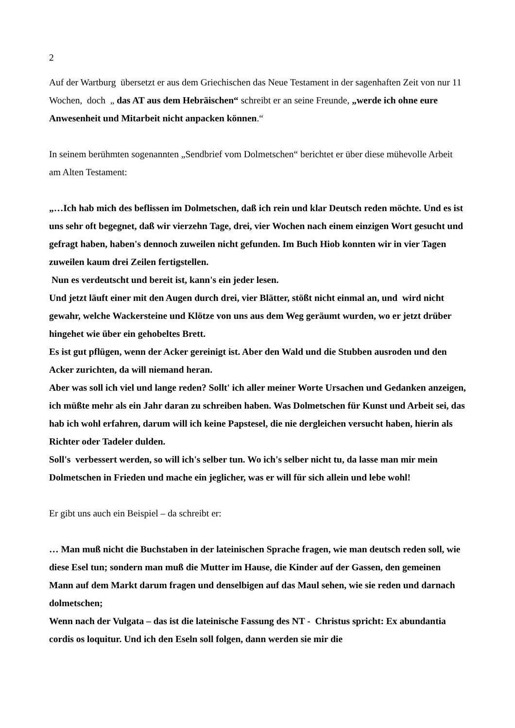2
Auf der Wartburg übersetzt er aus dem Griechischen das Neue Testament in der sagenhaften Zeit von nur 11 Wochen, doch „ das AT aus dem Hebräischen“ schreibt er an seine Freunde, „werde ich ohne eure Anwesenheit und Mitarbeit nicht anpacken können.“
In seinem berühmten sogenannten „Sendbrief vom Dolmetschen“ berichtet er über diese mühevolle Arbeit am Alten Testament:
„…Ich hab mich des beflissen im Dolmetschen, daß ich rein und klar Deutsch reden möchte. Und es ist uns sehr oft begegnet, daß wir vierzehn Tage, drei, vier Wochen nach einem einzigen Wort gesucht und gefragt haben, haben's dennoch zuweilen nicht gefunden. Im Buch Hiob konnten wir in vier Tagen zuweilen kaum drei Zeilen fertigstellen.
Nun es verdeutscht und bereit ist, kann's ein jeder lesen.
Und jetzt läuft einer mit den Augen durch drei, vier Blätter, stößt nicht einmal an, und wird nicht gewahr, welche Wackersteine und Klötze von uns aus dem Weg geräumt wurden, wo er jetzt drüber hingehet wie über ein gehobeltes Brett.
Es ist gut pflügen, wenn der Acker gereinigt ist. Aber den Wald und die Stubben ausroden und den Acker zurichten, da will niemand heran.
Aber was soll ich viel und lange reden? Sollt' ich aller meiner Worte Ursachen und Gedanken anzeigen, ich müßte mehr als ein Jahr daran zu schreiben haben. Was Dolmetschen für Kunst und Arbeit sei, das hab ich wohl erfahren, darum will ich keine Papstesel, die nie dergleichen versucht haben, hierin als Richter oder Tadeler dulden.
Soll's verbessert werden, so will ich's selber tun. Wo ich's selber nicht tu, da lasse man mir mein Dolmetschen in Frieden und mache ein jeglicher, was er will für sich allein und lebe wohl!
Er gibt uns auch ein Beispiel – da schreibt er:
… Man muß nicht die Buchstaben in der lateinischen Sprache fragen, wie man deutsch reden soll, wie diese Esel tun; sondern man muß die Mutter im Hause, die Kinder auf der Gassen, den gemeinen Mann auf dem Markt darum fragen und denselbigen auf das Maul sehen, wie sie reden und darnach dolmetschen;
Wenn nach der Vulgata – das ist die lateinische Fassung des NT - Christus spricht: Ex abundantia cordis os loquitur. Und ich den Eseln soll folgen, dann werden sie mir die